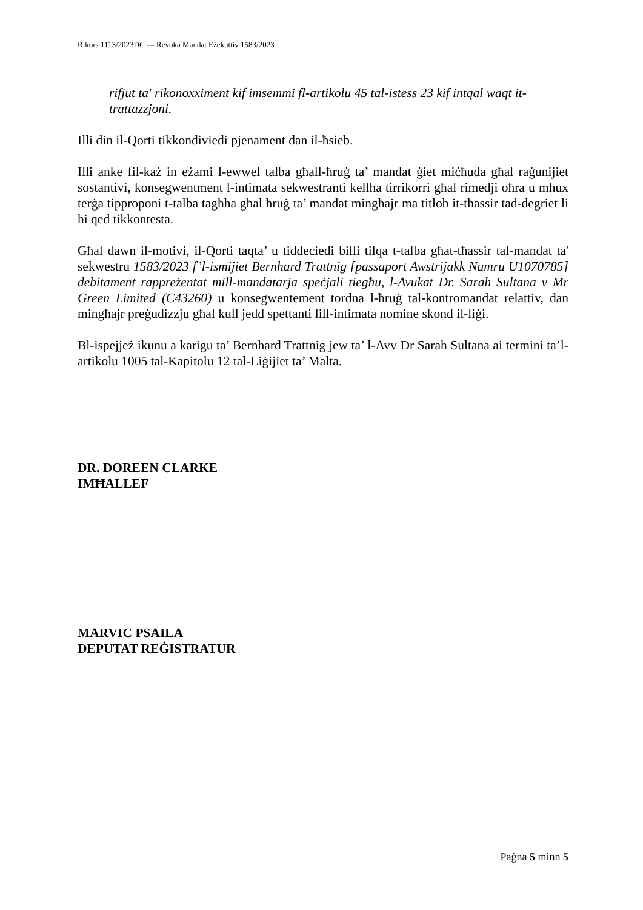Rikors 1113/2023DC --- Revoka Mandat Eżekuttiv 1583/2023
rifjut ta' rikonoxximent kif imsemmi fl-artikolu 45 tal-istess 23 kif intqal waqt it-trattazzjoni.
Illi din il-Qorti tikkondiviedi pjenament dan il-ħsieb.
Illi anke fil-każ in eżami l-ewwel talba għall-ħruġ ta’ mandat ġiet miċħuda għal raġunijiet sostantivi, konsegwentment l-intimata sekwestranti kellha tirrikorri għal rimedji oħra u mhux terġa tipproponi t-talba tagħha għal ħruġ ta’ mandat mingħajr ma titlob it-tħassir tad-degriet li hi qed tikkontesta.
Għal dawn il-motivi, il-Qorti taqta’ u tiddeciedi billi tilqa t-talba għat-tħassir tal-mandat ta' sekwestru 1583/2023 f’l-ismijiet Bernhard Trattnig [passaport Awstrijakk Numru U1070785] debitament rappreżentat mill-mandatarja speċjali tiegħu, l-Avukat Dr. Sarah Sultana v Mr Green Limited (C43260) u konsegwentement tordna l-ħruġ tal-kontromandat relattiv, dan mingħajr preġudizzju għal kull jedd spettanti lill-intimata nomine skond il-liġi.
Bl-ispejjeż ikunu a karigu ta’ Bernhard Trattnig jew ta’ l-Avv Dr Sarah Sultana ai termini ta’l-artikolu 1005 tal-Kapitolu 12 tal-Liġijiet ta’ Malta.
DR. DOREEN CLARKE
IMĦALLEF
MARVIC PSAILA
DEPUTAT REĠISTRATUR
Paġna 5 minn 5